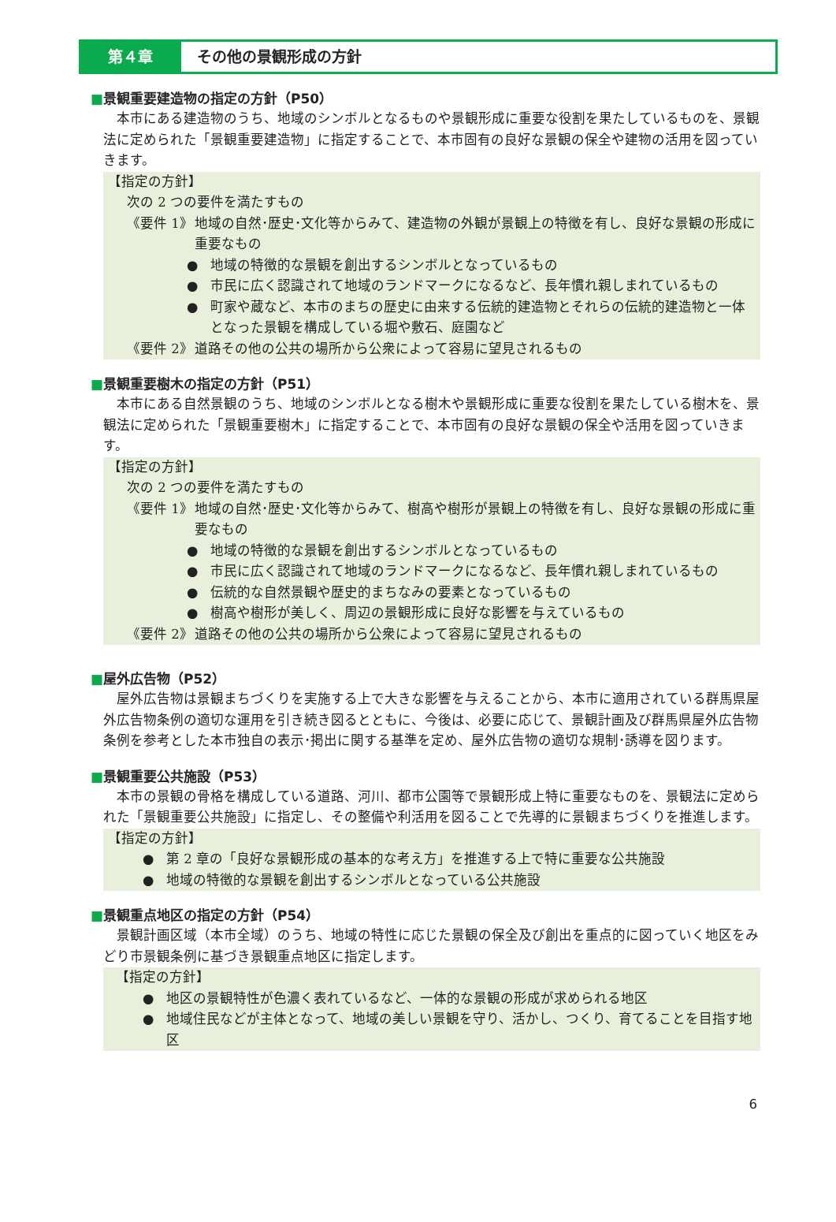第４章 その他の景観形成の方針
■景観重要建造物の指定の方針（P50）
本市にある建造物のうち、地域のシンボルとなるものや景観形成に重要な役割を果たしているものを、景観法に定められた「景観重要建造物」に指定することで、本市固有の良好な景観の保全や建物の活用を図っていきます。
【指定の方針】
次の 2 つの要件を満たすもの
《要件 1》 地域の自然･歴史･文化等からみて、建造物の外観が景観上の特徴を有し、良好な景観の形成に重要なもの
● 地域の特徴的な景観を創出するシンボルとなっているもの
● 市民に広く認識されて地域のランドマークになるなど、長年慣れ親しまれているもの
● 町家や蔵など、本市のまちの歴史に由来する伝統的建造物とそれらの伝統的建造物と一体となった景観を構成している堀や敷石、庭園など
《要件 2》 道路その他の公共の場所から公衆によって容易に望見されるもの
■景観重要樹木の指定の方針（P51）
本市にある自然景観のうち、地域のシンボルとなる樹木や景観形成に重要な役割を果たしている樹木を、景観法に定められた「景観重要樹木」に指定することで、本市固有の良好な景観の保全や活用を図っていきます。
【指定の方針】
次の 2 つの要件を満たすもの
《要件 1》 地域の自然･歴史･文化等からみて、樹高や樹形が景観上の特徴を有し、良好な景観の形成に重要なもの
● 地域の特徴的な景観を創出するシンボルとなっているもの
● 市民に広く認識されて地域のランドマークになるなど、長年慣れ親しまれているもの
● 伝統的な自然景観や歴史的まちなみの要素となっているもの
● 樹高や樹形が美しく、周辺の景観形成に良好な影響を与えているもの
《要件 2》 道路その他の公共の場所から公衆によって容易に望見されるもの
■屋外広告物（P52）
屋外広告物は景観まちづくりを実施する上で大きな影響を与えることから、本市に適用されている群馬県屋外広告物条例の適切な運用を引き続き図るとともに、今後は、必要に応じて、景観計画及び群馬県屋外広告物条例を参考とした本市独自の表示･掲出に関する基準を定め、屋外広告物の適切な規制･誘導を図ります。
■景観重要公共施設（P53）
本市の景観の骨格を構成している道路、河川、都市公園等で景観形成上特に重要なものを、景観法に定められた「景観重要公共施設」に指定し、その整備や利活用を図ることで先導的に景観まちづくりを推進します。
【指定の方針】
● 第 2 章の「良好な景観形成の基本的な考え方」を推進する上で特に重要な公共施設
● 地域の特徴的な景観を創出するシンボルとなっている公共施設
■景観重点地区の指定の方針（P54）
景観計画区域（本市全域）のうち、地域の特性に応じた景観の保全及び創出を重点的に図っていく地区をみどり市景観条例に基づき景観重点地区に指定します。
【指定の方針】
● 地区の景観特性が色濃く表れているなど、一体的な景観の形成が求められる地区
● 地域住民などが主体となって、地域の美しい景観を守り、活かし、つくり、育てることを目指す地区
6